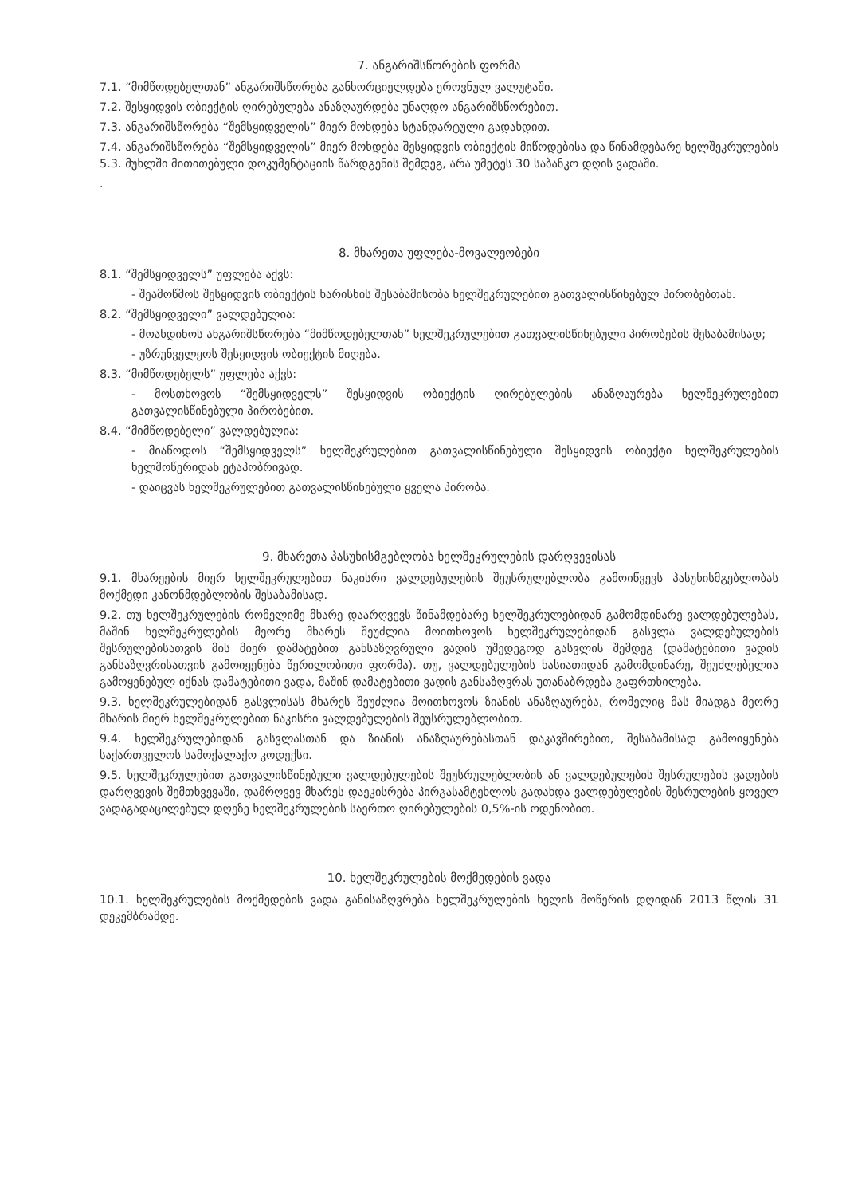7. ანგარიშსწორების ფორმა
7.1. “მიმწოდებელთან” ანგარიშსწორება განხორციელდება ეროვნულ ვალუტაში.
7.2. შესყიდვის ობიექტის ღირებულება ანაზღაურდება უნაღდო ანგარიშსწორებით.
7.3. ანგარიშსწორება “შემსყიდველის” მიერ მოხდება სტანდარტული გადახდით.
7.4. ანგარიშსწორება “შემსყიდველის” მიერ მოხდება შესყიდვის ობიექტის მიწოდებისა და წინამდებარე ხელშეკრულების 5.3. მუხლში მითითებული დოკუმენტაციის წარდგენის შემდეგ, არა უმეტეს 30 საბანკო დღის ვადაში.
.
8. მხარეთა უფლება-მოვალეობები
8.1. “შემსყიდველს” უფლება აქვს:
- შეამოწმოს შესყიდვის ობიექტის ხარისხის შესაბამისობა ხელშეკრულებით გათვალისწინებულ პირობებთან.
8.2. “შემსყიდველი” ვალდებულია:
- მოახდინოს ანგარიშსწორება “მიმწოდებელთან” ხელშეკრულებით გათვალისწინებული პირობების შესაბამისად;
- უზრუნველყოს შესყიდვის ობიექტის მიღება.
8.3. “მიმწოდებელს” უფლება აქვს:
- მოსთხოვოს “შემსყიდველს” შესყიდვის ობიექტის ღირებულების ანაზღაურება ხელშეკრულებით გათვალისწინებული პირობებით.
8.4. “მიმწოდებელი” ვალდებულია:
- მიაწოდოს “შემსყიდველს” ხელშეკრულებით გათვალისწინებული შესყიდვის ობიექტი ხელშეკრულების ხელმოწერიდან ეტაპობრივად.
- დაიცვას ხელშეკრულებით გათვალისწინებული ყველა პირობა.
9. მხარეთა პასუხისმგებლობა ხელშეკრულების დარღვევისას
9.1. მხარეების მიერ ხელშეკრულებით ნაკისრი ვალდებულების შეუსრულებლობა გამოიწვევს პასუხისმგებლობას მოქმედი კანონმდებლობის შესაბამისად.
9.2. თუ ხელშეკრულების რომელიმე მხარე დაარღვევს წინამდებარე ხელშეკრულებიდან გამომდინარე ვალდებულებას, მაშინ ხელშეკრულების მეორე მხარეს შეუძლია მოითხოვოს ხელშეკრულებიდან გასვლა ვალდებულების შესრულებისათვის მის მიერ დამატებით განსაზღვრული ვადის უშედეგოდ გასვლის შემდეგ (დამატებითი ვადის განსაზღვრისათვის გამოიყენება წერილობითი ფორმა). თუ, ვალდებულების ხასიათიდან გამომდინარე, შეუძლებელია გამოყენებულ იქნას დამატებითი ვადა, მაშინ დამატებითი ვადის განსაზღვრას უთანაბრდება გაფრთხილება.
9.3. ხელშეკრულებიდან გასვლისას მხარეს შეუძლია მოითხოვოს ზიანის ანაზღაურება, რომელიც მას მიადგა მეორე მხარის მიერ ხელშეკრულებით ნაკისრი ვალდებულების შეუსრულებლობით.
9.4. ხელშეკრულებიდან გასვლასთან და ზიანის ანაზღაურებასთან დაკავშირებით, შესაბამისად გამოიყენება საქართველოს სამოქალაქო კოდექსი.
9.5. ხელშეკრულებით გათვალისწინებული ვალდებულების შეუსრულებლობის ან ვალდებულების შესრულების ვადების დარღვევის შემთხვევაში, დამრღვევ მხარეს დაეკისრება პირგასამტეხლოს გადახდა ვალდებულების შესრულების ყოველ ვადაგადაცილებულ დღეზე ხელშეკრულების საერთო ღირებულების 0,5%-ის ოდენობით.
10. ხელშეკრულების მოქმედების ვადა
10.1. ხელშეკრულების მოქმედების ვადა განისაზღვრება ხელშეკრულების ხელის მოწერის დღიდან 2013 წლის 31 დეკემბრამდე.